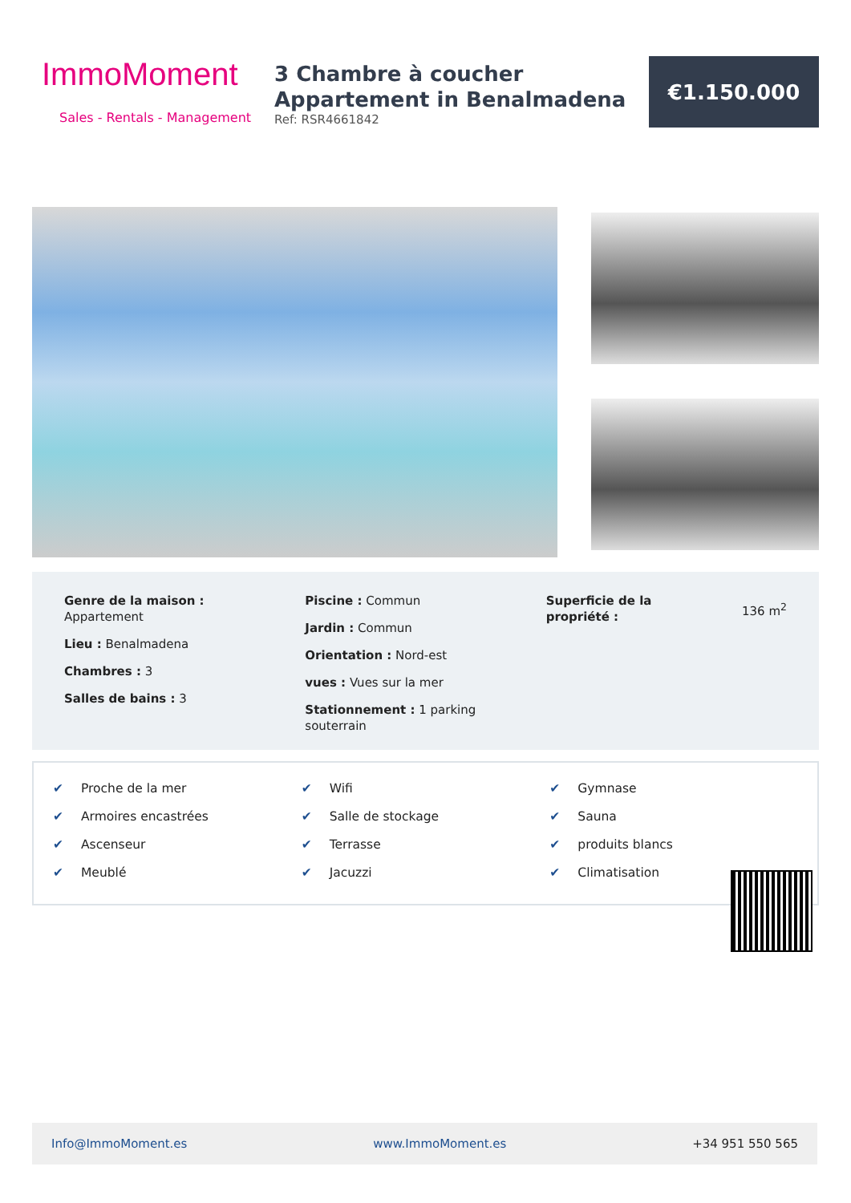ImmoMoment
Sales - Rentals - Management
3 Chambre à coucher
Appartement in Benalmadena
Ref: RSR4661842
€1.150.000
Genre de la maison :
Appartement
Lieu : Benalmadena
Chambres : 3
Salles de bains : 3
Piscine : Commun
Jardin : Commun
Orientation : Nord-est
vues : Vues sur la mer
Stationnement : 1 parking
souterrain
Superficie de la
propriété :
136 m<sup>2</sup>
✔ Proche de la mer
✔ Armoires encastrées
✔ Ascenseur
✔ Meublé
✔ Wifi
✔ Salle de stockage
✔ Terrasse
✔ Jacuzzi
✔ Gymnase
✔ Sauna
✔ produits blancs
✔ Climatisation
Info@ImmoMoment.es www.ImmoMoment.es +34 951 550 565